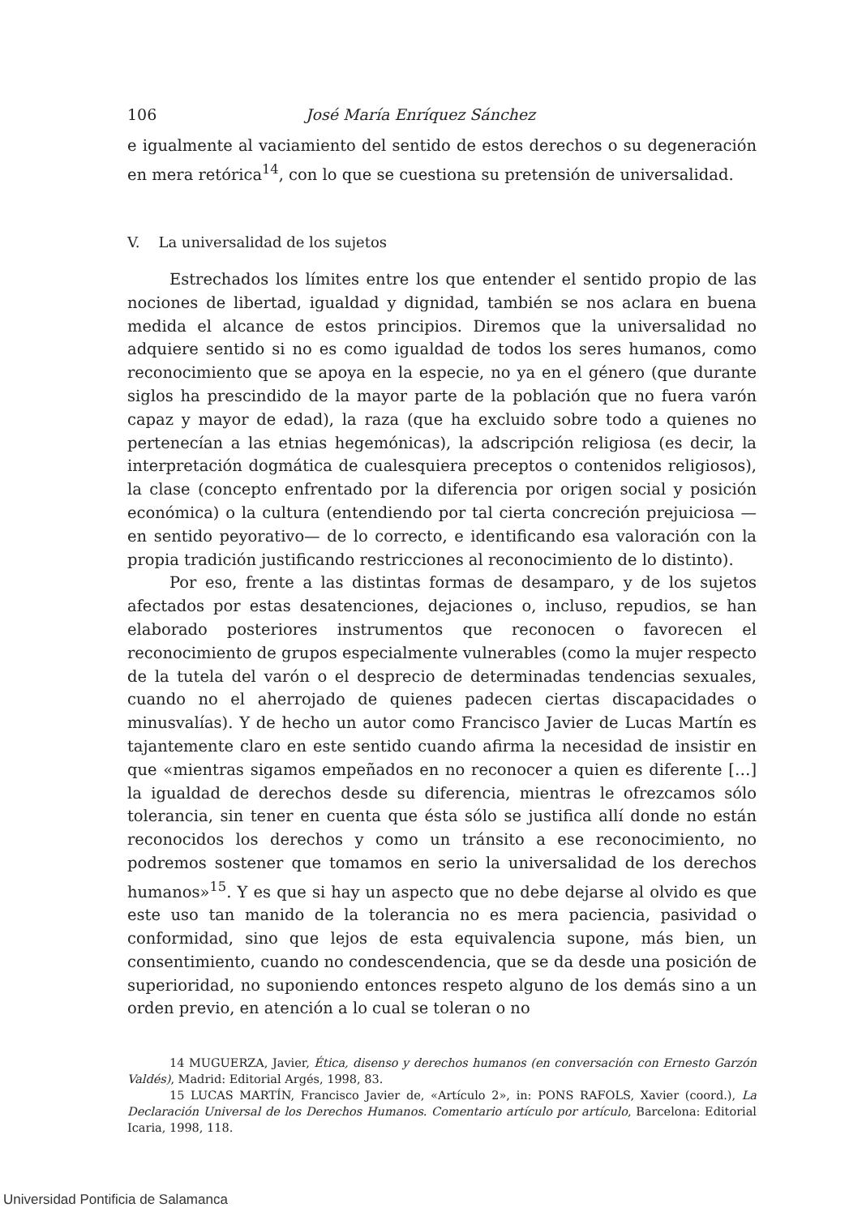106 José María Enríquez Sánchez
e igualmente al vaciamiento del sentido de estos derechos o su degeneración en mera retórica<sup>14</sup>, con lo que se cuestiona su pretensión de universalidad.
V. La universalidad de los sujetos
Estrechados los límites entre los que entender el sentido propio de las nociones de libertad, igualdad y dignidad, también se nos aclara en buena medida el alcance de estos principios. Diremos que la universalidad no adquiere sentido si no es como igualdad de todos los seres humanos, como reconocimiento que se apoya en la especie, no ya en el género (que durante siglos ha prescindido de la mayor parte de la población que no fuera varón capaz y mayor de edad), la raza (que ha excluido sobre todo a quienes no pertenecían a las etnias hegemónicas), la adscripción religiosa (es decir, la interpretación dogmática de cualesquiera preceptos o contenidos religiosos), la clase (concepto enfrentado por la diferencia por origen social y posición económica) o la cultura (entendiendo por tal cierta concreción prejuiciosa —en sentido peyorativo— de lo correcto, e identificando esa valoración con la propia tradición justificando restricciones al reconocimiento de lo distinto).
Por eso, frente a las distintas formas de desamparo, y de los sujetos afectados por estas desatenciones, dejaciones o, incluso, repudios, se han elaborado posteriores instrumentos que reconocen o favorecen el reconocimiento de grupos especialmente vulnerables (como la mujer respecto de la tutela del varón o el desprecio de determinadas tendencias sexuales, cuando no el aherrojado de quienes padecen ciertas discapacidades o minusvalías). Y de hecho un autor como Francisco Javier de Lucas Martín es tajantemente claro en este sentido cuando afirma la necesidad de insistir en que «mientras sigamos empeñados en no reconocer a quien es diferente […] la igualdad de derechos desde su diferencia, mientras le ofrezcamos sólo tolerancia, sin tener en cuenta que ésta sólo se justifica allí donde no están reconocidos los derechos y como un tránsito a ese reconocimiento, no podremos sostener que tomamos en serio la universalidad de los derechos humanos»<sup>15</sup>. Y es que si hay un aspecto que no debe dejarse al olvido es que este uso tan manido de la tolerancia no es mera paciencia, pasividad o conformidad, sino que lejos de esta equivalencia supone, más bien, un consentimiento, cuando no condescendencia, que se da desde una posición de superioridad, no suponiendo entonces respeto alguno de los demás sino a un orden previo, en atención a lo cual se toleran o no
14 MUGUERZA, Javier, Ética, disenso y derechos humanos (en conversación con Ernesto Garzón Valdés), Madrid: Editorial Argés, 1998, 83.
15 LUCAS MARTÍN, Francisco Javier de, «Artículo 2», in: PONS RAFOLS, Xavier (coord.), La Declaración Universal de los Derechos Humanos. Comentario artículo por artículo, Barcelona: Editorial Icaria, 1998, 118.
Universidad Pontificia de Salamanca